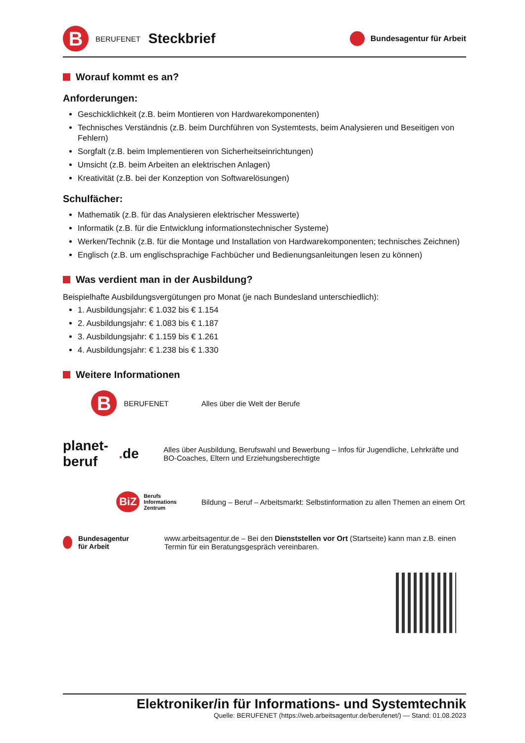B
BERUFENET Steckbrief
Bundesagentur für Arbeit
Worauf kommt es an?
Anforderungen:
Geschicklichkeit (z.B. beim Montieren von Hardwarekomponenten)
Technisches Verständnis (z.B. beim Durchführen von Systemtests, beim Analysieren und Beseitigen von Fehlern)
Sorgfalt (z.B. beim Implementieren von Sicherheitseinrichtungen)
Umsicht (z.B. beim Arbeiten an elektrischen Anlagen)
Kreativität (z.B. bei der Konzeption von Softwarelösungen)
Schulfächer:
Mathematik (z.B. für das Analysieren elektrischer Messwerte)
Informatik (z.B. für die Entwicklung informationstechnischer Systeme)
Werken/Technik (z.B. für die Montage und Installation von Hardwarekomponenten; technisches Zeichnen)
Englisch (z.B. um englischsprachige Fachbücher und Bedienungsanleitungen lesen zu können)
Was verdient man in der Ausbildung?
Beispielhafte Ausbildungsvergütungen pro Monat (je nach Bundesland unterschiedlich):
1. Ausbildungsjahr: € 1.032 bis € 1.154
2. Ausbildungsjahr: € 1.083 bis € 1.187
3. Ausbildungsjahr: € 1.159 bis € 1.261
4. Ausbildungsjahr: € 1.238 bis € 1.330
Weitere Informationen
B
BERUFENET
Alles über die Welt der Berufe
planet-beruf. de
Alles über Ausbildung, Berufswahl und Bewerbung – Infos für Jugendliche, Lehrkräfte und BO-Coaches, Eltern und Erziehungsberechtigte
BiZ Berufs
Informations
Zentrum
Bildung – Beruf – Arbeitsmarkt: Selbstinformation zu allen Themen an einem Ort
Bundesagentur für Arbeit
www.arbeitsagentur.de – Bei den Dienststellen vor Ort (Startseite) kann man z.B. einen Termin für ein Beratungsgespräch vereinbaren.
Elektroniker/in für Informations- und Systemtechnik
Quelle: BERUFENET (https://web.arbeitsagentur.de/berufenet/) — Stand: 01.08.2023